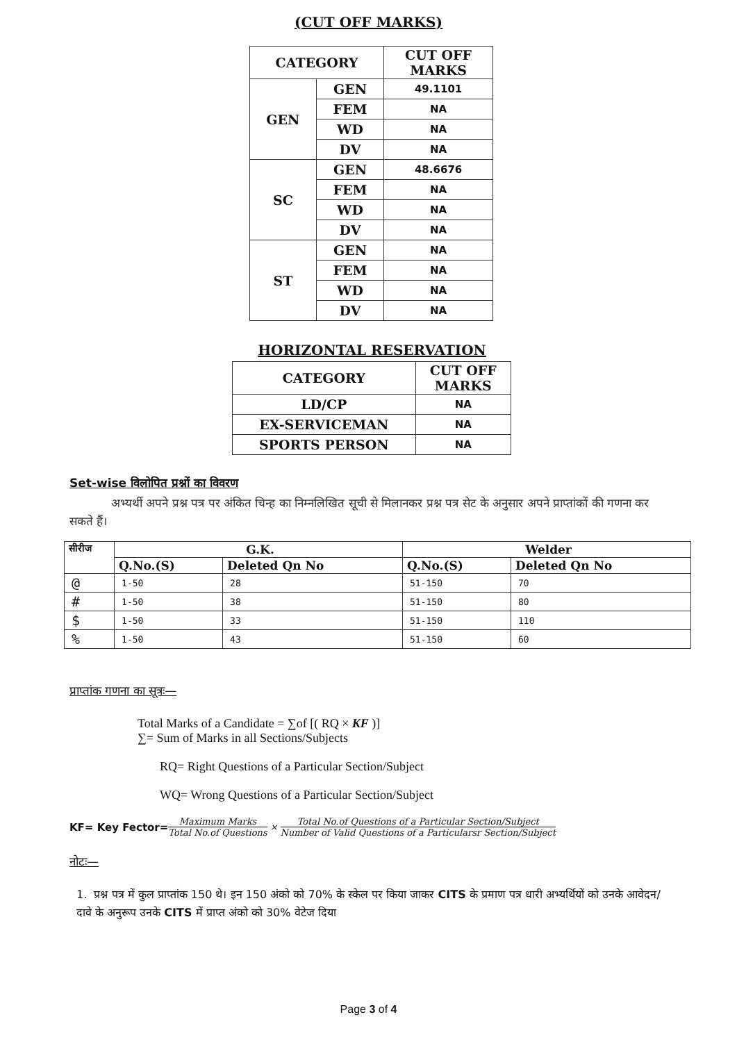(CUT OFF MARKS)
| CATEGORY | | CUT OFF MARKS |
| GEN | GEN | 49.1101 |
| | FEM | NA |
| | WD | NA |
| | DV | NA |
| SC | GEN | 48.6676 |
| | FEM | NA |
| | WD | NA |
| | DV | NA |
| ST | GEN | NA |
| | FEM | NA |
| | WD | NA |
| | DV | NA |
HORIZONTAL RESERVATION
| CATEGORY | CUT OFF MARKS |
| LD/CP | NA |
| EX-SERVICEMAN | NA |
| SPORTS PERSON | NA |
Set-wise विलोपित प्रश्नों का विवरण
अभ्यर्थी अपने प्रश्न पत्र पर अंकित चिन्ह का निम्नलिखित सूची से मिलानकर प्रश्न पत्र सेट के अनुसार अपने प्राप्तांकों की गणना कर सकते हैं।
| सीरीज | G.K. | | Welder | |
| --- | --- | --- | --- | --- |
| | Q.No.(S) | Deleted Qn No | Q.No.(S) | Deleted Qn No |
| @ | 1-50 | 28 | 51-150 | 70 |
| # | 1-50 | 38 | 51-150 | 80 |
| $ | 1-50 | 33 | 51-150 | 110 |
| % | 1-50 | 43 | 51-150 | 60 |
प्राप्तांक गणना का सूत्रः—
Total Marks of a Candidate = ∑of [( RQ × KF )]
∑= Sum of Marks in all Sections/Subjects
RQ= Right Questions of a Particular Section/Subject
WQ= Wrong Questions of a Particular Section/Subject
KF= Key Fector= Maximum Marks
Total No.of Questions × Total No.of Questions of a Particular Section/Subject
Number of Valid Questions of a Particularsr Section/Subject
नोटः—
1. प्रश्न पत्र में कुल प्राप्तांक 150 थे। इन 150 अंको को 70% के स्केल पर किया जाकर CITS के प्रमाण पत्र धारी अभ्यर्थियों को उनके आवेदन/दावे के अनुरूप उनके CITS में प्राप्त अंको को 30% वेटेज दिया
Page 3 of 4